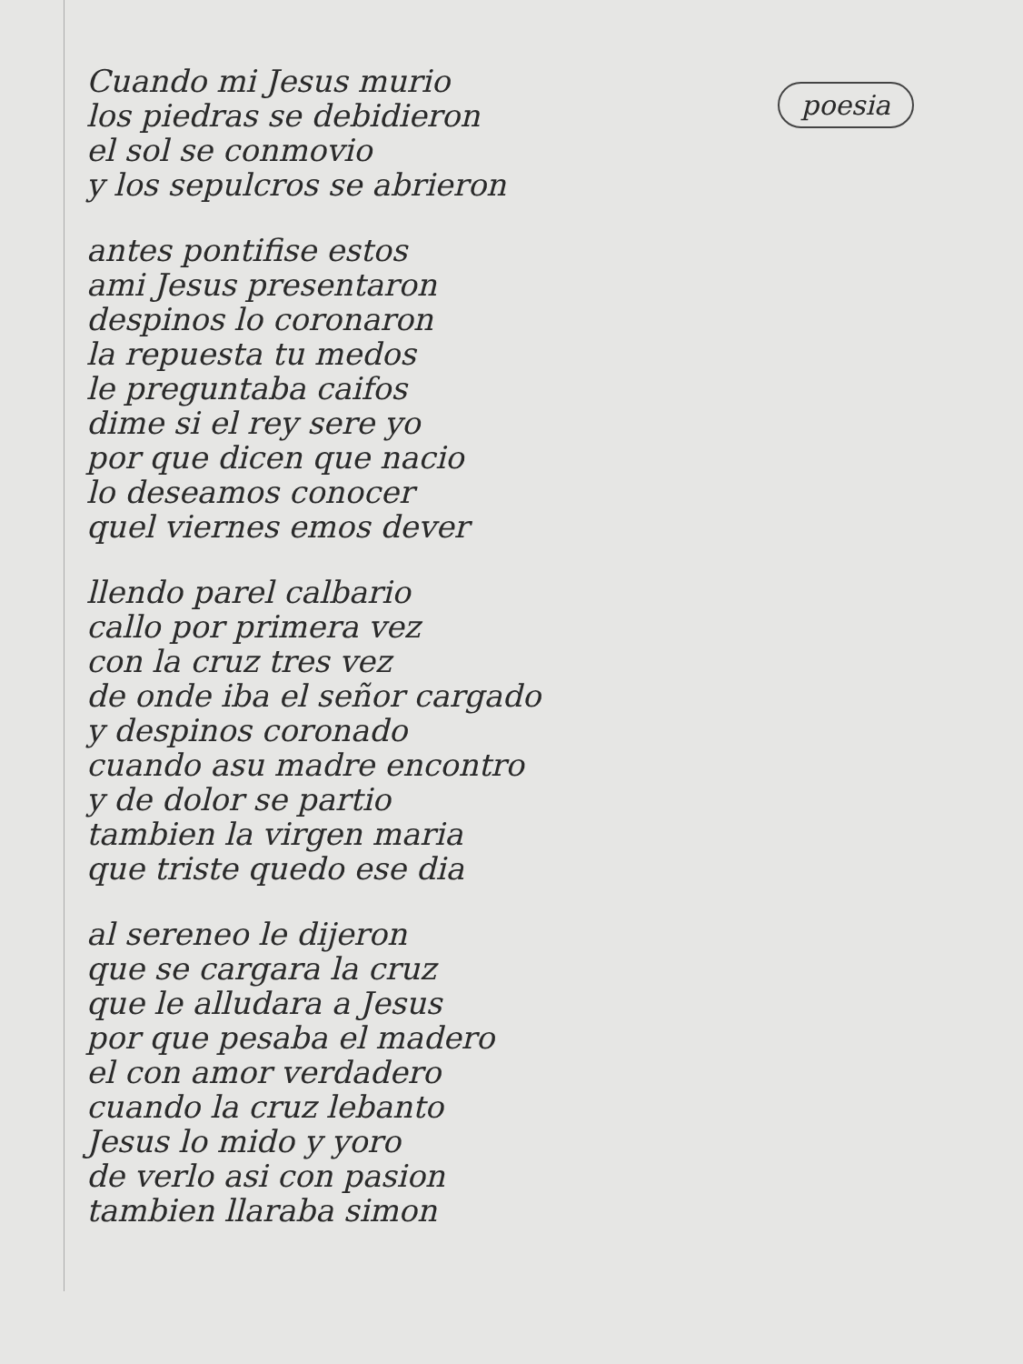poesia
Cuando mi Jesus murio
los piedras se debidieron
el sol se conmovio
y los sepulcros se abrieron
antes pontifise estos
ami Jesus presentaron
despinos lo coronaron
la repuesta tu medos
le preguntaba caifos
dime si el rey sere yo
por que dicen que nacio
lo deseamos conocer
quel viernes emos dever
llendo parel calbario
callo por primera vez
con la cruz tres vez
de onde iba el señor cargado
y despinos coronado
cuando asu madre encontro
y de dolor se partio
tambien la virgen maria
que triste quedo ese dia
al sereneo le dijeron
que se cargara la cruz
que le alludara a Jesus
por que pesaba el madero
el con amor verdadero
cuando la cruz lebanto
Jesus lo mido y yoro
de verlo asi con pasion
tambien llaraba simon